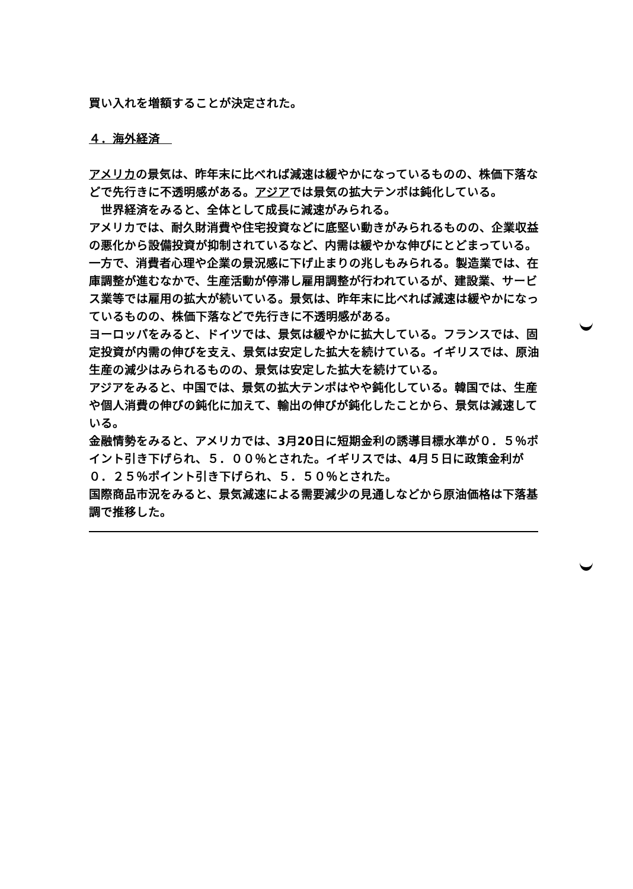買い入れを増額することが決定された。
４．海外経済　
アメリカの景気は、昨年末に比べれば減速は緩やかになっているものの、株価下落などで先行きに不透明感がある。アジアでは景気の拡大テンポは鈍化している。
　世界経済をみると、全体として成長に減速がみられる。
アメリカでは、耐久財消費や住宅投資などに底堅い動きがみられるものの、企業収益の悪化から設備投資が抑制されているなど、内需は緩やかな伸びにとどまっている。一方で、消費者心理や企業の景況感に下げ止まりの兆しもみられる。製造業では、在庫調整が進むなかで、生産活動が停滞し雇用調整が行われているが、建設業、サービス業等では雇用の拡大が続いている。景気は、昨年末に比べれば減速は緩やかになっているものの、株価下落などで先行きに不透明感がある。
ヨーロッパをみると、ドイツでは、景気は緩やかに拡大している。フランスでは、固定投資が内需の伸びを支え、景気は安定した拡大を続けている。イギリスでは、原油生産の減少はみられるものの、景気は安定した拡大を続けている。
アジアをみると、中国では、景気の拡大テンポはやや鈍化している。韓国では、生産や個人消費の伸びの鈍化に加えて、輸出の伸びが鈍化したことから、景気は減速している。
金融情勢をみると、アメリカでは、3月20日に短期金利の誘導目標水準が０．５％ポイント引き下げられ、５．００％とされた。イギリスでは、4月５日に政策金利が０．２５％ポイント引き下げられ、５．５０％とされた。
国際商品市況をみると、景気減速による需要減少の見通しなどから原油価格は下落基調で推移した。